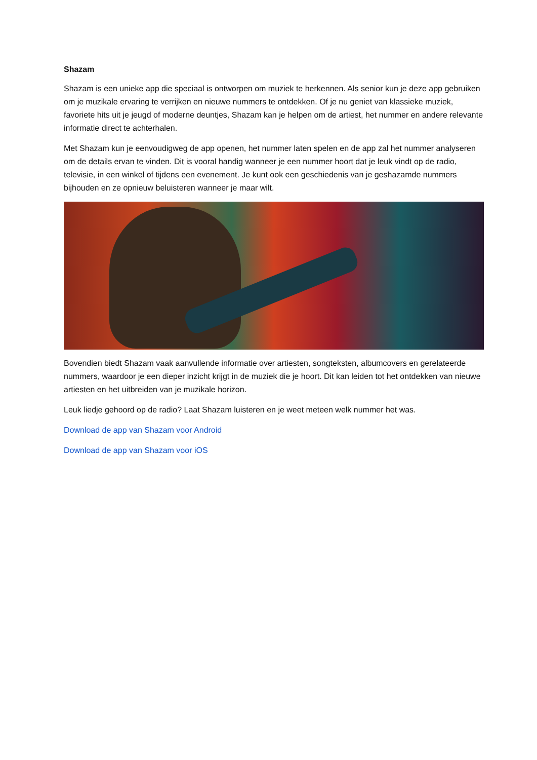Shazam
Shazam is een unieke app die speciaal is ontworpen om muziek te herkennen. Als senior kun je deze app gebruiken om je muzikale ervaring te verrijken en nieuwe nummers te ontdekken. Of je nu geniet van klassieke muziek, favoriete hits uit je jeugd of moderne deuntjes, Shazam kan je helpen om de artiest, het nummer en andere relevante informatie direct te achterhalen.
Met Shazam kun je eenvoudigweg de app openen, het nummer laten spelen en de app zal het nummer analyseren om de details ervan te vinden. Dit is vooral handig wanneer je een nummer hoort dat je leuk vindt op de radio, televisie, in een winkel of tijdens een evenement. Je kunt ook een geschiedenis van je geshazamde nummers bijhouden en ze opnieuw beluisteren wanneer je maar wilt.
Bovendien biedt Shazam vaak aanvullende informatie over artiesten, songteksten, albumcovers en gerelateerde nummers, waardoor je een dieper inzicht krijgt in de muziek die je hoort. Dit kan leiden tot het ontdekken van nieuwe artiesten en het uitbreiden van je muzikale horizon.
Leuk liedje gehoord op de radio? Laat Shazam luisteren en je weet meteen welk nummer het was.
Download de app van Shazam voor Android
Download de app van Shazam voor iOS